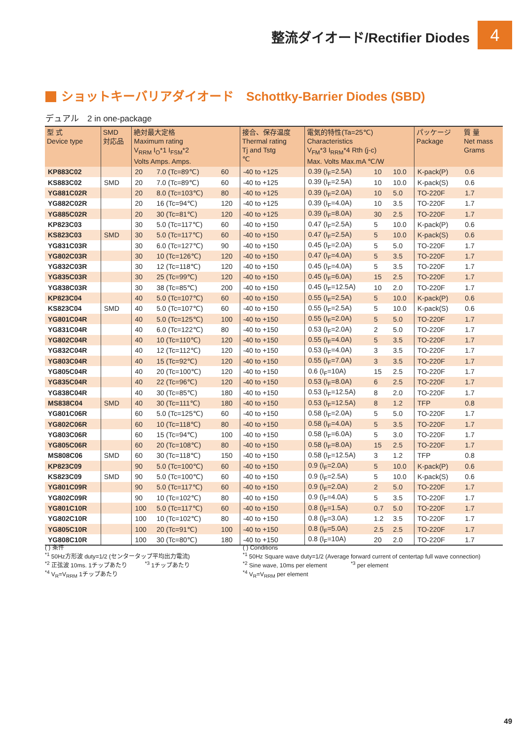整流ダイオード/Rectifier Diodes 4
ショットキーバリアダイオード　Schottky-Barrier Diodes (SBD)
デュアル　2 in one-package
| 型 式 Device type | SMD 対応品 | 絶対最大定格 Maximum rating V<sub>RRM</sub> I<sub>O</sub>*1 I<sub>FSM</sub>*2 Volts Amps. Amps. | | | 接合、保存温度 Thermal rating Tj and Tstg ℃ | 電気的特性(Ta=25℃) Characteristics V<sub>FM</sub>*3 I<sub>RRM</sub>*4 Rth (j-c) Max. Volts Max.mA ℃/W | | | パッケージ Package | 質 量 Net mass Grams |
| --- | --- | --- | --- | --- | --- | --- | --- | --- | --- | --- |
| KP883C02 | | 20 | 7.0 (Tc=89℃) | 60 | -40 to +125 | 0.39 (I<sub>F</sub>=2.5A) | 10 | 10.0 | K-pack(P) | 0.6 |
| KS883C02 | SMD | 20 | 7.0 (Tc=89℃) | 60 | -40 to +125 | 0.39 (I<sub>F</sub>=2.5A) | 10 | 10.0 | K-pack(S) | 0.6 |
| YG881C02R | | 20 | 8.0 (Tc=103℃) | 80 | -40 to +125 | 0.39 (I<sub>F</sub>=2.0A) | 10 | 5.0 | TO-220F | 1.7 |
| YG882C02R | | 20 | 16 (Tc=94℃) | 120 | -40 to +125 | 0.39 (I<sub>F</sub>=4.0A) | 10 | 3.5 | TO-220F | 1.7 |
| YG885C02R | | 20 | 30 (Tc=81℃) | 120 | -40 to +125 | 0.39 (I<sub>F</sub>=8.0A) | 30 | 2.5 | TO-220F | 1.7 |
| KP823C03 | | 30 | 5.0 (Tc=117℃) | 60 | -40 to +150 | 0.47 (I<sub>F</sub>=2.5A) | 5 | 10.0 | K-pack(P) | 0.6 |
| KS823C03 | SMD | 30 | 5.0 (Tc=117℃) | 60 | -40 to +150 | 0.47 (I<sub>F</sub>=2.5A) | 5 | 10.0 | K-pack(S) | 0.6 |
| YG831C03R | | 30 | 6.0 (Tc=127℃) | 90 | -40 to +150 | 0.45 (I<sub>F</sub>=2.0A) | 5 | 5.0 | TO-220F | 1.7 |
| YG802C03R | | 30 | 10 (Tc=126℃) | 120 | -40 to +150 | 0.47 (I<sub>F</sub>=4.0A) | 5 | 3.5 | TO-220F | 1.7 |
| YG832C03R | | 30 | 12 (Tc=118℃) | 120 | -40 to +150 | 0.45 (I<sub>F</sub>=4.0A) | 5 | 3.5 | TO-220F | 1.7 |
| YG835C03R | | 30 | 25 (Tc=99℃) | 120 | -40 to +150 | 0.45 (I<sub>F</sub>=6.0A) | 15 | 2.5 | TO-220F | 1.7 |
| YG838C03R | | 30 | 38 (Tc=85℃) | 200 | -40 to +150 | 0.45 (I<sub>F</sub>=12.5A) | 10 | 2.0 | TO-220F | 1.7 |
| KP823C04 | | 40 | 5.0 (Tc=107℃) | 60 | -40 to +150 | 0.55 (I<sub>F</sub>=2.5A) | 5 | 10.0 | K-pack(P) | 0.6 |
| KS823C04 | SMD | 40 | 5.0 (Tc=107℃) | 60 | -40 to +150 | 0.55 (I<sub>F</sub>=2.5A) | 5 | 10.0 | K-pack(S) | 0.6 |
| YG801C04R | | 40 | 5.0 (Tc=125℃) | 100 | -40 to +150 | 0.55 (I<sub>F</sub>=2.0A) | 5 | 5.0 | TO-220F | 1.7 |
| YG831C04R | | 40 | 6.0 (Tc=122℃) | 80 | -40 to +150 | 0.53 (I<sub>F</sub>=2.0A) | 2 | 5.0 | TO-220F | 1.7 |
| YG802C04R | | 40 | 10 (Tc=110℃) | 120 | -40 to +150 | 0.55 (I<sub>F</sub>=4.0A) | 5 | 3.5 | TO-220F | 1.7 |
| YG832C04R | | 40 | 12 (Tc=112℃) | 120 | -40 to +150 | 0.53 (I<sub>F</sub>=4.0A) | 3 | 3.5 | TO-220F | 1.7 |
| YG803C04R | | 40 | 15 (Tc=92℃) | 120 | -40 to +150 | 0.55 (I<sub>F</sub>=7.0A) | 3 | 3.5 | TO-220F | 1.7 |
| YG805C04R | | 40 | 20 (Tc=100℃) | 120 | -40 to +150 | 0.6 (I<sub>F</sub>=10A) | 15 | 2.5 | TO-220F | 1.7 |
| YG835C04R | | 40 | 22 (Tc=96℃) | 120 | -40 to +150 | 0.53 (I<sub>F</sub>=8.0A) | 6 | 2.5 | TO-220F | 1.7 |
| YG838C04R | | 40 | 30 (Tc=85℃) | 180 | -40 to +150 | 0.53 (I<sub>F</sub>=12.5A) | 8 | 2.0 | TO-220F | 1.7 |
| MS838C04 | SMD | 40 | 30 (Tc=111℃) | 180 | -40 to +150 | 0.53 (I<sub>F</sub>=12.5A) | 8 | 1.2 | TFP | 0.8 |
| YG801C06R | | 60 | 5.0 (Tc=125℃) | 60 | -40 to +150 | 0.58 (I<sub>F</sub>=2.0A) | 5 | 5.0 | TO-220F | 1.7 |
| YG802C06R | | 60 | 10 (Tc=118℃) | 80 | -40 to +150 | 0.58 (I<sub>F</sub>=4.0A) | 5 | 3.5 | TO-220F | 1.7 |
| YG803C06R | | 60 | 15 (Tc=94℃) | 100 | -40 to +150 | 0.58 (I<sub>F</sub>=6.0A) | 5 | 3.0 | TO-220F | 1.7 |
| YG805C06R | | 60 | 20 (Tc=108℃) | 80 | -40 to +150 | 0.58 (I<sub>F</sub>=8.0A) | 15 | 2.5 | TO-220F | 1.7 |
| MS808C06 | SMD | 60 | 30 (Tc=118℃) | 150 | -40 to +150 | 0.58 (I<sub>F</sub>=12.5A) | 3 | 1.2 | TFP | 0.8 |
| KP823C09 | | 90 | 5.0 (Tc=100℃) | 60 | -40 to +150 | 0.9 (I<sub>F</sub>=2.0A) | 5 | 10.0 | K-pack(P) | 0.6 |
| KS823C09 | SMD | 90 | 5.0 (Tc=100℃) | 60 | -40 to +150 | 0.9 (I<sub>F</sub>=2.5A) | 5 | 10.0 | K-pack(S) | 0.6 |
| YG801C09R | | 90 | 5.0 (Tc=117℃) | 60 | -40 to +150 | 0.9 (I<sub>F</sub>=2.0A) | 2 | 5.0 | TO-220F | 1.7 |
| YG802C09R | | 90 | 10 (Tc=102℃) | 80 | -40 to +150 | 0.9 (I<sub>F</sub>=4.0A) | 5 | 3.5 | TO-220F | 1.7 |
| YG801C10R | | 100 | 5.0 (Tc=117℃) | 60 | -40 to +150 | 0.8 (I<sub>F</sub>=1.5A) | 0.7 | 5.0 | TO-220F | 1.7 |
| YG802C10R | | 100 | 10 (Tc=102℃) | 80 | -40 to +150 | 0.8 (I<sub>F</sub>=3.0A) | 1.2 | 3.5 | TO-220F | 1.7 |
| YG805C10R | | 100 | 20 (Tc=91℃) | 100 | -40 to +150 | 0.8 (I<sub>F</sub>=5.0A) | 2.5 | 2.5 | TO-220F | 1.7 |
| YG808C10R | | 100 | 30 (Tc=80℃) | 180 | -40 to +150 | 0.8 (I<sub>F</sub>=10A) | 20 | 2.0 | TO-220F | 1.7 |
( ) 条件
<sup>*1</sup> 50Hz方形波 duty=1/2 (センタータップ平均出力電流)
<sup>*2</sup> 正弦波 10ms. 1チップあたり　　　<sup>*3</sup> 1チップあたり
<sup>*4</sup> V<sub>R</sub>=V<sub>RRM</sub> 1チップあたり
( ) Conditions
<sup>*1</sup> 50Hz Square wave duty=1/2 (Average forward current of centertap full wave connection)
<sup>*2</sup> Sine wave, 10ms per element　　　　<sup>*3</sup> per element
<sup>*4</sup> V<sub>R</sub>=V<sub>RRM</sub> per element
49